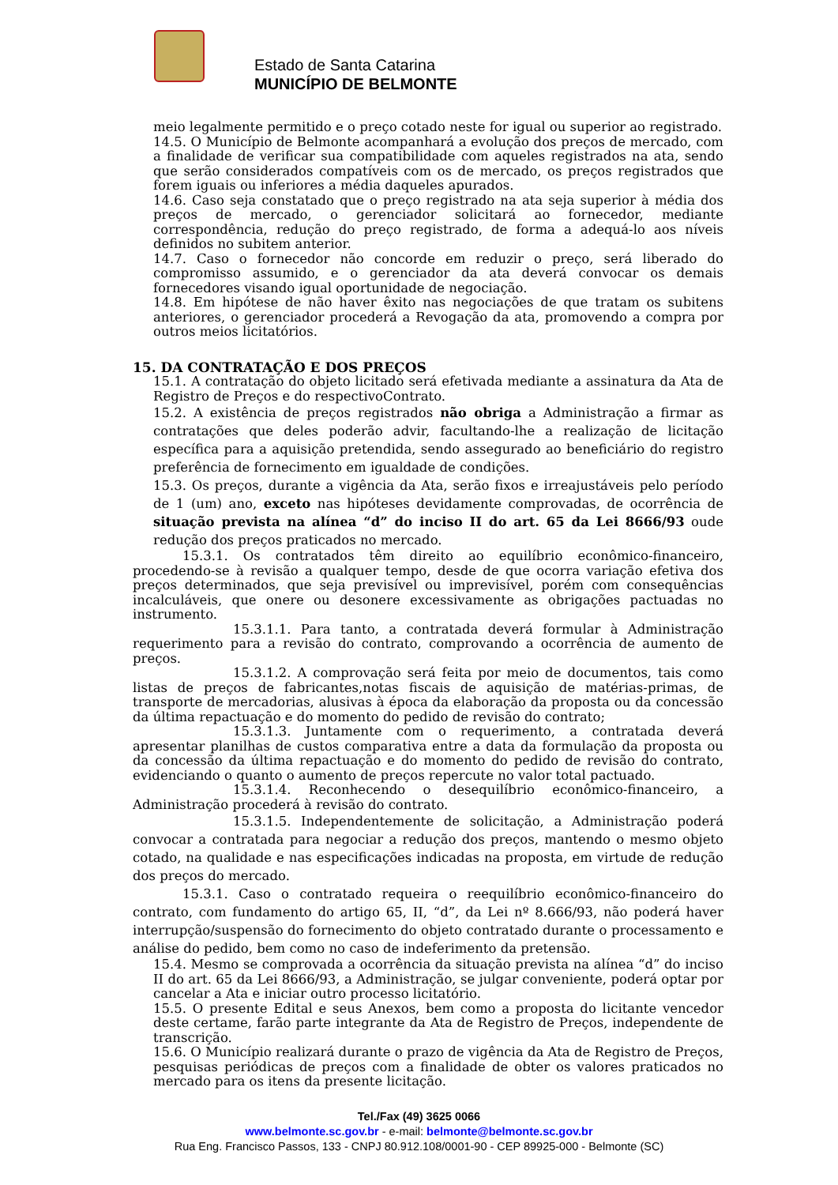Estado de Santa Catarina
MUNICÍPIO DE BELMONTE
meio legalmente permitido e o preço cotado neste for igual ou superior ao registrado.
14.5. O Município de Belmonte acompanhará a evolução dos preços de mercado, com a finalidade de verificar sua compatibilidade com aqueles registrados na ata, sendo que serão considerados compatíveis com os de mercado, os preços registrados que forem iguais ou inferiores a média daqueles apurados.
14.6. Caso seja constatado que o preço registrado na ata seja superior à média dos preços de mercado, o gerenciador solicitará ao fornecedor, mediante correspondência, redução do preço registrado, de forma a adequá-lo aos níveis definidos no subitem anterior.
14.7. Caso o fornecedor não concorde em reduzir o preço, será liberado do compromisso assumido, e o gerenciador da ata deverá convocar os demais fornecedores visando igual oportunidade de negociação.
14.8. Em hipótese de não haver êxito nas negociações de que tratam os subitens anteriores, o gerenciador procederá a Revogação da ata, promovendo a compra por outros meios licitatórios.
15. DA CONTRATAÇÃO E DOS PREÇOS
15.1. A contratação do objeto licitado será efetivada mediante a assinatura da Ata de Registro de Preços e do respectivoContrato.
15.2. A existência de preços registrados não obriga a Administração a firmar as contratações que deles poderão advir, facultando-lhe a realização de licitação específica para a aquisição pretendida, sendo assegurado ao beneficiário do registro preferência de fornecimento em igualdade de condições.
15.3. Os preços, durante a vigência da Ata, serão fixos e irreajustáveis pelo período de 1 (um) ano, exceto nas hipóteses devidamente comprovadas, de ocorrência de situação prevista na alínea “d” do inciso II do art. 65 da Lei 8666/93 oude redução dos preços praticados no mercado.
15.3.1. Os contratados têm direito ao equilíbrio econômico-financeiro, procedendo-se à revisão a qualquer tempo, desde de que ocorra variação efetiva dos preços determinados, que seja previsível ou imprevisível, porém com consequências incalculáveis, que onere ou desonere excessivamente as obrigações pactuadas no instrumento.
15.3.1.1. Para tanto, a contratada deverá formular à Administração requerimento para a revisão do contrato, comprovando a ocorrência de aumento de preços.
15.3.1.2. A comprovação será feita por meio de documentos, tais como listas de preços de fabricantes,notas fiscais de aquisição de matérias-primas, de transporte de mercadorias, alusivas à época da elaboração da proposta ou da concessão da última repactuação e do momento do pedido de revisão do contrato;
15.3.1.3. Juntamente com o requerimento, a contratada deverá apresentar planilhas de custos comparativa entre a data da formulação da proposta ou da concessão da última repactuação e do momento do pedido de revisão do contrato, evidenciando o quanto o aumento de preços repercute no valor total pactuado.
15.3.1.4. Reconhecendo o desequilíbrio econômico-financeiro, a Administração procederá à revisão do contrato.
15.3.1.5. Independentemente de solicitação, a Administração poderá convocar a contratada para negociar a redução dos preços, mantendo o mesmo objeto cotado, na qualidade e nas especificações indicadas na proposta, em virtude de redução dos preços do mercado.
15.3.1. Caso o contratado requeira o reequilíbrio econômico-financeiro do contrato, com fundamento do artigo 65, II, “d”, da Lei nº 8.666/93, não poderá haver interrupção/suspensão do fornecimento do objeto contratado durante o processamento e análise do pedido, bem como no caso de indeferimento da pretensão.
15.4. Mesmo se comprovada a ocorrência da situação prevista na alínea “d” do inciso II do art. 65 da Lei 8666/93, a Administração, se julgar conveniente, poderá optar por cancelar a Ata e iniciar outro processo licitatório.
15.5. O presente Edital e seus Anexos, bem como a proposta do licitante vencedor deste certame, farão parte integrante da Ata de Registro de Preços, independente de transcrição.
15.6. O Município realizará durante o prazo de vigência da Ata de Registro de Preços, pesquisas periódicas de preços com a finalidade de obter os valores praticados no mercado para os itens da presente licitação.
Tel./Fax (49) 3625 0066
www.belmonte.sc.gov.br - e-mail: belmonte@belmonte.sc.gov.br
Rua Eng. Francisco Passos, 133 - CNPJ 80.912.108/0001-90 - CEP 89925-000 - Belmonte (SC)